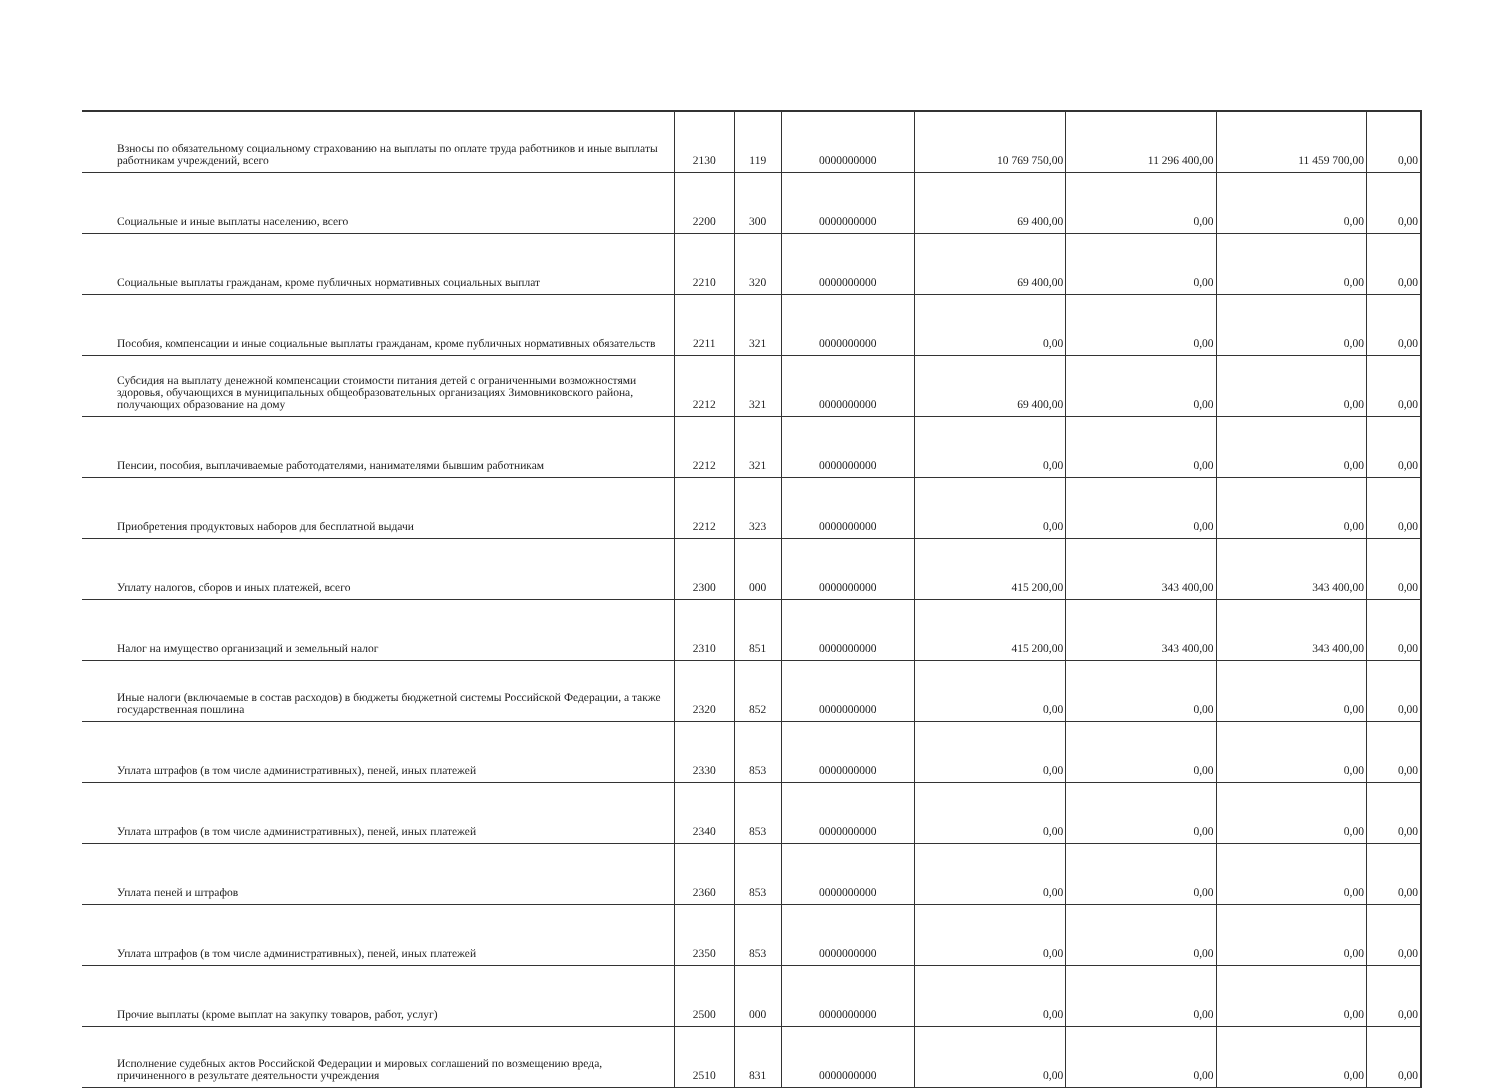| Взносы по обязательному социальному страхованию на выплаты по оплате труда работников и иные выплаты работникам учреждений, всего | 2130 | 119 | 0000000000 | 10 769 750,00 | 11 296 400,00 | 11 459 700,00 | 0,00 |
| Социальные и иные выплаты населению, всего | 2200 | 300 | 0000000000 | 69 400,00 | 0,00 | 0,00 | 0,00 |
| Социальные выплаты гражданам, кроме публичных нормативных социальных выплат | 2210 | 320 | 0000000000 | 69 400,00 | 0,00 | 0,00 | 0,00 |
| Пособия, компенсации и иные социальные выплаты гражданам, кроме публичных нормативных обязательств | 2211 | 321 | 0000000000 | 0,00 | 0,00 | 0,00 | 0,00 |
| Субсидия на выплату денежной компенсации стоимости питания детей с ограниченными возможностями здоровья, обучающихся в муниципальных общеобразовательных организациях Зимовниковского района, получающих образование на дому | 2212 | 321 | 0000000000 | 69 400,00 | 0,00 | 0,00 | 0,00 |
| Пенсии, пособия, выплачиваемые работодателями, нанимателями бывшим работникам | 2212 | 321 | 0000000000 | 0,00 | 0,00 | 0,00 | 0,00 |
| Приобретения продуктовых наборов для бесплатной выдачи | 2212 | 323 | 0000000000 | 0,00 | 0,00 | 0,00 | 0,00 |
| Уплату налогов, сборов и иных платежей, всего | 2300 | 000 | 0000000000 | 415 200,00 | 343 400,00 | 343 400,00 | 0,00 |
| Налог на имущество организаций и земельный налог | 2310 | 851 | 0000000000 | 415 200,00 | 343 400,00 | 343 400,00 | 0,00 |
| Иные налоги (включаемые в состав расходов) в бюджеты бюджетной системы Российской Федерации, а также государственная пошлина | 2320 | 852 | 0000000000 | 0,00 | 0,00 | 0,00 | 0,00 |
| Уплата штрафов (в том числе административных), пеней, иных платежей | 2330 | 853 | 0000000000 | 0,00 | 0,00 | 0,00 | 0,00 |
| Уплата штрафов (в том числе административных), пеней, иных платежей | 2340 | 853 | 0000000000 | 0,00 | 0,00 | 0,00 | 0,00 |
| Уплата пеней и штрафов | 2360 | 853 | 0000000000 | 0,00 | 0,00 | 0,00 | 0,00 |
| Уплата штрафов (в том числе административных), пеней, иных платежей | 2350 | 853 | 0000000000 | 0,00 | 0,00 | 0,00 | 0,00 |
| Прочие выплаты (кроме выплат на закупку товаров, работ, услуг) | 2500 | 000 | 0000000000 | 0,00 | 0,00 | 0,00 | 0,00 |
| Исполнение судебных актов Российской Федерации и мировых соглашений по возмещению вреда, причиненного в результате деятельности учреждения | 2510 | 831 | 0000000000 | 0,00 | 0,00 | 0,00 | 0,00 |